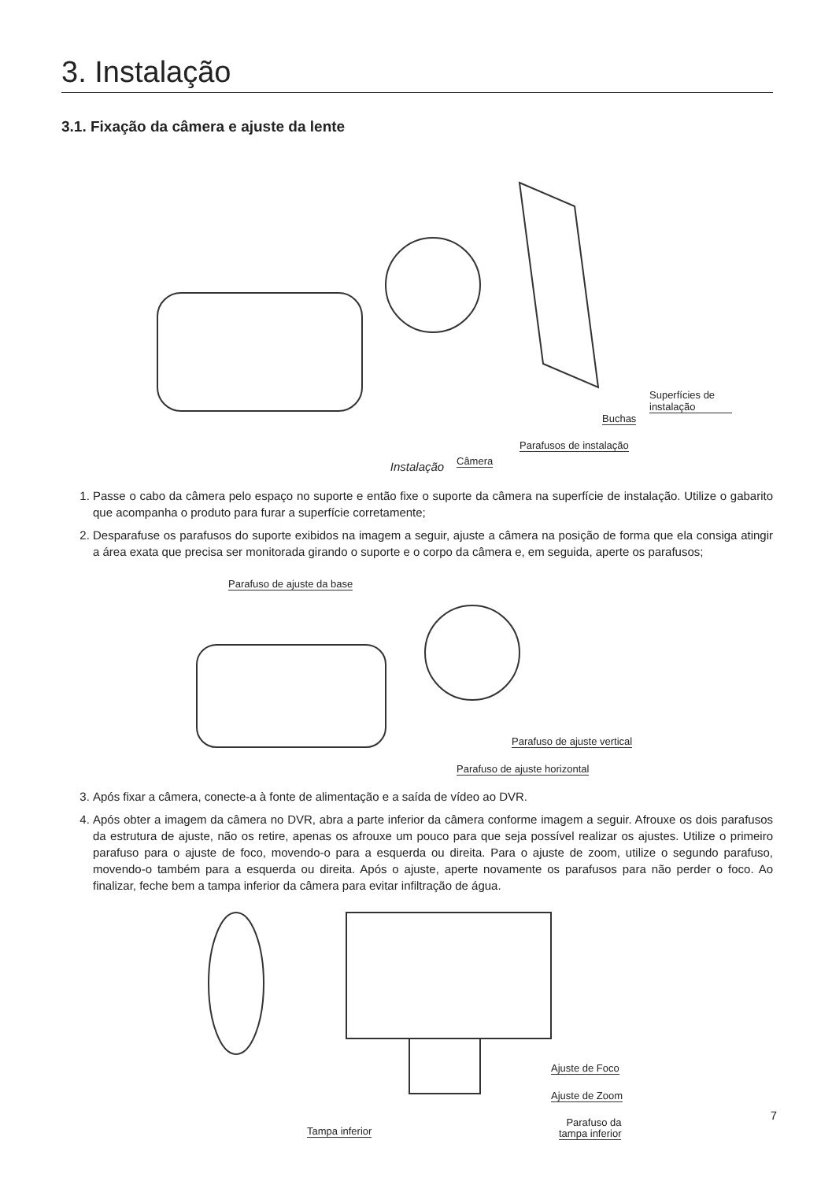3. Instalação
3.1. Fixação da câmera e ajuste da lente
Superfícies de instalação
Buchas
Parafusos de instalação
Câmera
Instalação
1. Passe o cabo da câmera pelo espaço no suporte e então fixe o suporte da câmera na superfície de instalação. Utilize o gabarito que acompanha o produto para furar a superfície corretamente;
2. Desparafuse os parafusos do suporte exibidos na imagem a seguir, ajuste a câmera na posição de forma que ela consiga atingir a área exata que precisa ser monitorada girando o suporte e o corpo da câmera e, em seguida, aperte os parafusos;
Parafuso de ajuste da base
Parafuso de ajuste vertical
Parafuso de ajuste horizontal
3. Após fixar a câmera, conecte-a à fonte de alimentação e a saída de vídeo ao DVR.
4. Após obter a imagem da câmera no DVR, abra a parte inferior da câmera conforme imagem a seguir. Afrouxe os dois parafusos da estrutura de ajuste, não os retire, apenas os afrouxe um pouco para que seja possível realizar os ajustes. Utilize o primeiro parafuso para o ajuste de foco, movendo-o para a esquerda ou direita. Para o ajuste de zoom, utilize o segundo parafuso, movendo-o também para a esquerda ou direita. Após o ajuste, aperte novamente os parafusos para não perder o foco. Ao finalizar, feche bem a tampa inferior da câmera para evitar infiltração de água.
Ajuste de Foco
Ajuste de Zoom
Tampa inferior
Parafuso da
tampa inferior
7